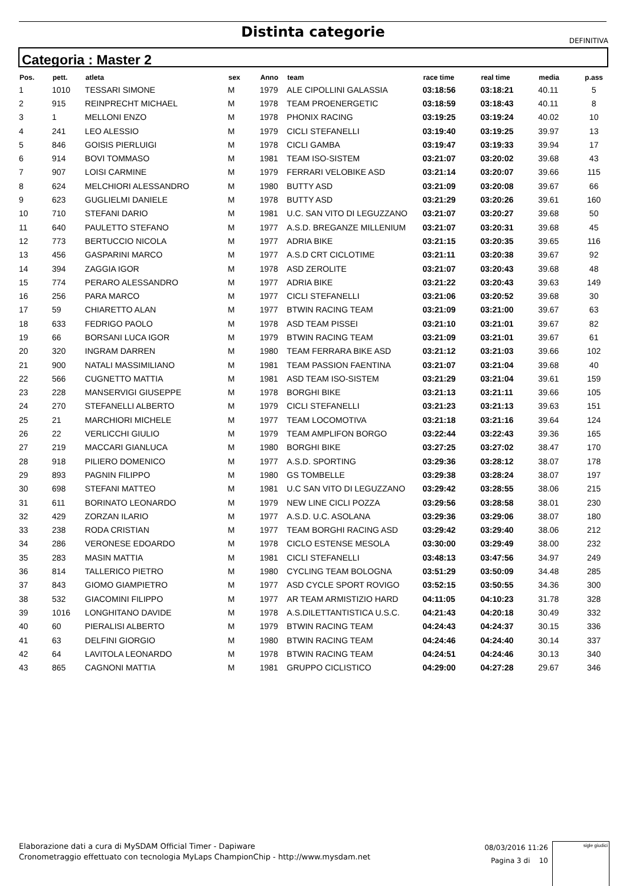Distinta categorie
DEFINITIVA
Categoria : Master 2
| Pos. | pett. | atleta | sex | Anno | team | race time | real time | media | p.ass |
| --- | --- | --- | --- | --- | --- | --- | --- | --- | --- |
| 1 | 1010 | TESSARI SIMONE | M | 1979 | ALE CIPOLLINI GALASSIA | 03:18:56 | 03:18:21 | 40.11 | 5 |
| 2 | 915 | REINPRECHT MICHAEL | M | 1978 | TEAM PROENERGETIC | 03:18:59 | 03:18:43 | 40.11 | 8 |
| 3 | 1 | MELLONI ENZO | M | 1978 | PHONIX RACING | 03:19:25 | 03:19:24 | 40.02 | 10 |
| 4 | 241 | LEO ALESSIO | M | 1979 | CICLI STEFANELLI | 03:19:40 | 03:19:25 | 39.97 | 13 |
| 5 | 846 | GOISIS PIERLUIGI | M | 1978 | CICLI GAMBA | 03:19:47 | 03:19:33 | 39.94 | 17 |
| 6 | 914 | BOVI TOMMASO | M | 1981 | TEAM ISO-SISTEM | 03:21:07 | 03:20:02 | 39.68 | 43 |
| 7 | 907 | LOISI CARMINE | M | 1979 | FERRARI VELOBIKE ASD | 03:21:14 | 03:20:07 | 39.66 | 115 |
| 8 | 624 | MELCHIORI ALESSANDRO | M | 1980 | BUTTY ASD | 03:21:09 | 03:20:08 | 39.67 | 66 |
| 9 | 623 | GUGLIELMI DANIELE | M | 1978 | BUTTY ASD | 03:21:29 | 03:20:26 | 39.61 | 160 |
| 10 | 710 | STEFANI DARIO | M | 1981 | U.C. SAN VITO DI LEGUZZANO | 03:21:07 | 03:20:27 | 39.68 | 50 |
| 11 | 640 | PAULETTO STEFANO | M | 1977 | A.S.D. BREGANZE MILLENIUM | 03:21:07 | 03:20:31 | 39.68 | 45 |
| 12 | 773 | BERTUCCIO NICOLA | M | 1977 | ADRIA BIKE | 03:21:15 | 03:20:35 | 39.65 | 116 |
| 13 | 456 | GASPARINI MARCO | M | 1977 | A.S.D CRT CICLOTIME | 03:21:11 | 03:20:38 | 39.67 | 92 |
| 14 | 394 | ZAGGIA IGOR | M | 1978 | ASD ZEROLITE | 03:21:07 | 03:20:43 | 39.68 | 48 |
| 15 | 774 | PERARO ALESSANDRO | M | 1977 | ADRIA BIKE | 03:21:22 | 03:20:43 | 39.63 | 149 |
| 16 | 256 | PARA MARCO | M | 1977 | CICLI STEFANELLI | 03:21:06 | 03:20:52 | 39.68 | 30 |
| 17 | 59 | CHIARETTO ALAN | M | 1977 | BTWIN RACING TEAM | 03:21:09 | 03:21:00 | 39.67 | 63 |
| 18 | 633 | FEDRIGO PAOLO | M | 1978 | ASD TEAM PISSEI | 03:21:10 | 03:21:01 | 39.67 | 82 |
| 19 | 66 | BORSANI LUCA IGOR | M | 1979 | BTWIN RACING TEAM | 03:21:09 | 03:21:01 | 39.67 | 61 |
| 20 | 320 | INGRAM DARREN | M | 1980 | TEAM FERRARA BIKE ASD | 03:21:12 | 03:21:03 | 39.66 | 102 |
| 21 | 900 | NATALI MASSIMILIANO | M | 1981 | TEAM PASSION FAENTINA | 03:21:07 | 03:21:04 | 39.68 | 40 |
| 22 | 566 | CUGNETTO MATTIA | M | 1981 | ASD TEAM ISO-SISTEM | 03:21:29 | 03:21:04 | 39.61 | 159 |
| 23 | 228 | MANSERVIGI GIUSEPPE | M | 1978 | BORGHI BIKE | 03:21:13 | 03:21:11 | 39.66 | 105 |
| 24 | 270 | STEFANELLI ALBERTO | M | 1979 | CICLI STEFANELLI | 03:21:23 | 03:21:13 | 39.63 | 151 |
| 25 | 21 | MARCHIORI MICHELE | M | 1977 | TEAM LOCOMOTIVA | 03:21:18 | 03:21:16 | 39.64 | 124 |
| 26 | 22 | VERLICCHI GIULIO | M | 1979 | TEAM AMPLIFON BORGO | 03:22:44 | 03:22:43 | 39.36 | 165 |
| 27 | 219 | MACCARI GIANLUCA | M | 1980 | BORGHI BIKE | 03:27:25 | 03:27:02 | 38.47 | 170 |
| 28 | 918 | PILIERO DOMENICO | M | 1977 | A.S.D. SPORTING | 03:29:36 | 03:28:12 | 38.07 | 178 |
| 29 | 893 | PAGNIN FILIPPO | M | 1980 | GS TOMBELLE | 03:29:38 | 03:28:24 | 38.07 | 197 |
| 30 | 698 | STEFANI MATTEO | M | 1981 | U.C SAN VITO DI LEGUZZANO | 03:29:42 | 03:28:55 | 38.06 | 215 |
| 31 | 611 | BORINATO LEONARDO | M | 1979 | NEW LINE CICLI POZZA | 03:29:56 | 03:28:58 | 38.01 | 230 |
| 32 | 429 | ZORZAN ILARIO | M | 1977 | A.S.D. U.C. ASOLANA | 03:29:36 | 03:29:06 | 38.07 | 180 |
| 33 | 238 | RODA CRISTIAN | M | 1977 | TEAM BORGHI RACING ASD | 03:29:42 | 03:29:40 | 38.06 | 212 |
| 34 | 286 | VERONESE EDOARDO | M | 1978 | CICLO ESTENSE MESOLA | 03:30:00 | 03:29:49 | 38.00 | 232 |
| 35 | 283 | MASIN MATTIA | M | 1981 | CICLI STEFANELLI | 03:48:13 | 03:47:56 | 34.97 | 249 |
| 36 | 814 | TALLERICO PIETRO | M | 1980 | CYCLING TEAM BOLOGNA | 03:51:29 | 03:50:09 | 34.48 | 285 |
| 37 | 843 | GIOMO GIAMPIETRO | M | 1977 | ASD CYCLE SPORT ROVIGO | 03:52:15 | 03:50:55 | 34.36 | 300 |
| 38 | 532 | GIACOMINI FILIPPO | M | 1977 | AR TEAM ARMISTIZIO HARD | 04:11:05 | 04:10:23 | 31.78 | 328 |
| 39 | 1016 | LONGHITANO DAVIDE | M | 1978 | A.S.DILETTANTISTICA U.S.C. | 04:21:43 | 04:20:18 | 30.49 | 332 |
| 40 | 60 | PIERALISI ALBERTO | M | 1979 | BTWIN RACING TEAM | 04:24:43 | 04:24:37 | 30.15 | 336 |
| 41 | 63 | DELFINI GIORGIO | M | 1980 | BTWIN RACING TEAM | 04:24:46 | 04:24:40 | 30.14 | 337 |
| 42 | 64 | LAVITOLA LEONARDO | M | 1978 | BTWIN RACING TEAM | 04:24:51 | 04:24:46 | 30.13 | 340 |
| 43 | 865 | CAGNONI MATTIA | M | 1981 | GRUPPO CICLISTICO | 04:29:00 | 04:27:28 | 29.67 | 346 |
Elaborazione dati a cura di MySDAM Official Timer - Dapiware
Cronometraggio effettuato con tecnologia MyLaps ChampionChip - http://www.mysdam.net
08/03/2016 11:26
Pagina 3 di 10
sigle giudici